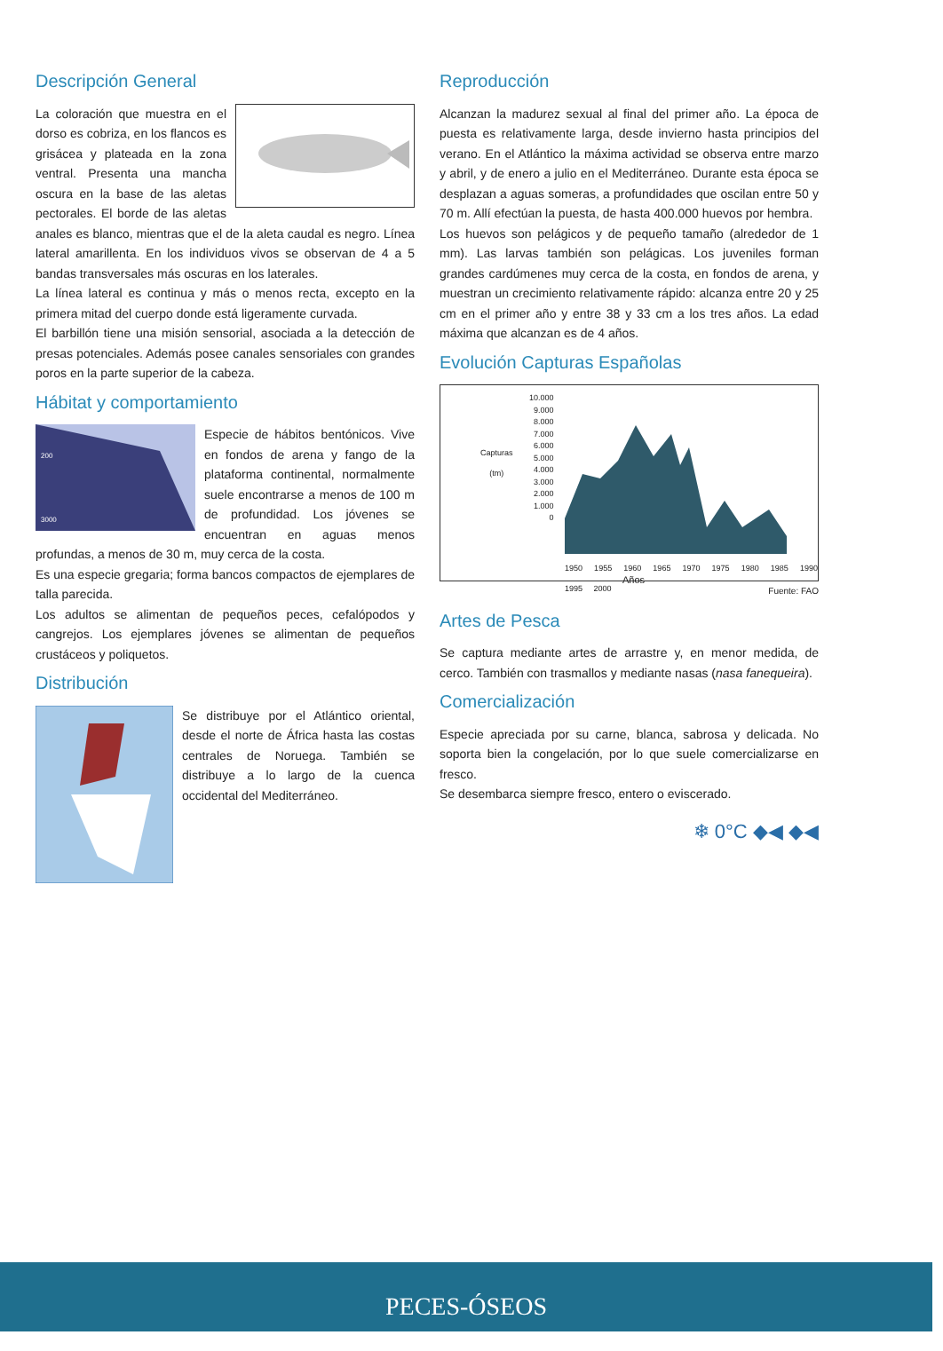Descripción General
La coloración que muestra en el dorso es cobriza, en los flancos es grisácea y plateada en la zona ventral. Presenta una mancha oscura en la base de las aletas pectorales. El borde de las aletas anales es blanco, mientras que el de la aleta caudal es negro. Línea lateral amarillenta. En los individuos vivos se observan de 4 a 5 bandas transversales más oscuras en los laterales.
La línea lateral es continua y más o menos recta, excepto en la primera mitad del cuerpo donde está ligeramente curvada.
El barbillón tiene una misión sensorial, asociada a la detección de presas potenciales. Además posee canales sensoriales con grandes poros en la parte superior de la cabeza.
Hábitat y comportamiento
200
3000
Especie de hábitos bentónicos. Vive en fondos de arena y fango de la plataforma continental, normalmente suele encontrarse a menos de 100 m de profundidad. Los jóvenes se encuentran en aguas menos profundas, a menos de 30 m, muy cerca de la costa.
Es una especie gregaria; forma bancos compactos de ejemplares de talla parecida.
Los adultos se alimentan de pequeños peces, cefalópodos y cangrejos. Los ejemplares jóvenes se alimentan de pequeños crustáceos y poliquetos.
Distribución
Se distribuye por el Atlántico oriental, desde el norte de África hasta las costas centrales de Noruega. También se distribuye a lo largo de la cuenca occidental del Mediterráneo.
Reproducción
Alcanzan la madurez sexual al final del primer año. La época de puesta es relativamente larga, desde invierno hasta principios del verano. En el Atlántico la máxima actividad se observa entre marzo y abril, y de enero a julio en el Mediterráneo. Durante esta época se desplazan a aguas someras, a profundidades que oscilan entre 50 y 70 m. Allí efectúan la puesta, de hasta 400.000 huevos por hembra.
Los huevos son pelágicos y de pequeño tamaño (alrededor de 1 mm). Las larvas también son pelágicas. Los juveniles forman grandes cardúmenes muy cerca de la costa, en fondos de arena, y muestran un crecimiento relativamente rápido: alcanza entre 20 y 25 cm en el primer año y entre 38 y 33 cm a los tres años. La edad máxima que alcanzan es de 4 años.
Evolución Capturas Españolas
Capturas
(tm)
10.000
9.000
8.000
7.000
6.000
5.000
4.000
3.000
2.000
1.000
0
1950 1955 1960 1965 1970 1975 1980 1985 1990 1995 2000
Años
Fuente: FAO
Artes de Pesca
Se captura mediante artes de arrastre y, en menor medida, de cerco. También con trasmallos y mediante nasas (nasa fanequeira).
Comercialización
Especie apreciada por su carne, blanca, sabrosa y delicada. No soporta bien la congelación, por lo que suele comercializarse en fresco.
Se desembarca siempre fresco, entero o eviscerado.
❄ 0°C ◆◀ ◆◀
PECES-ÓSEOS